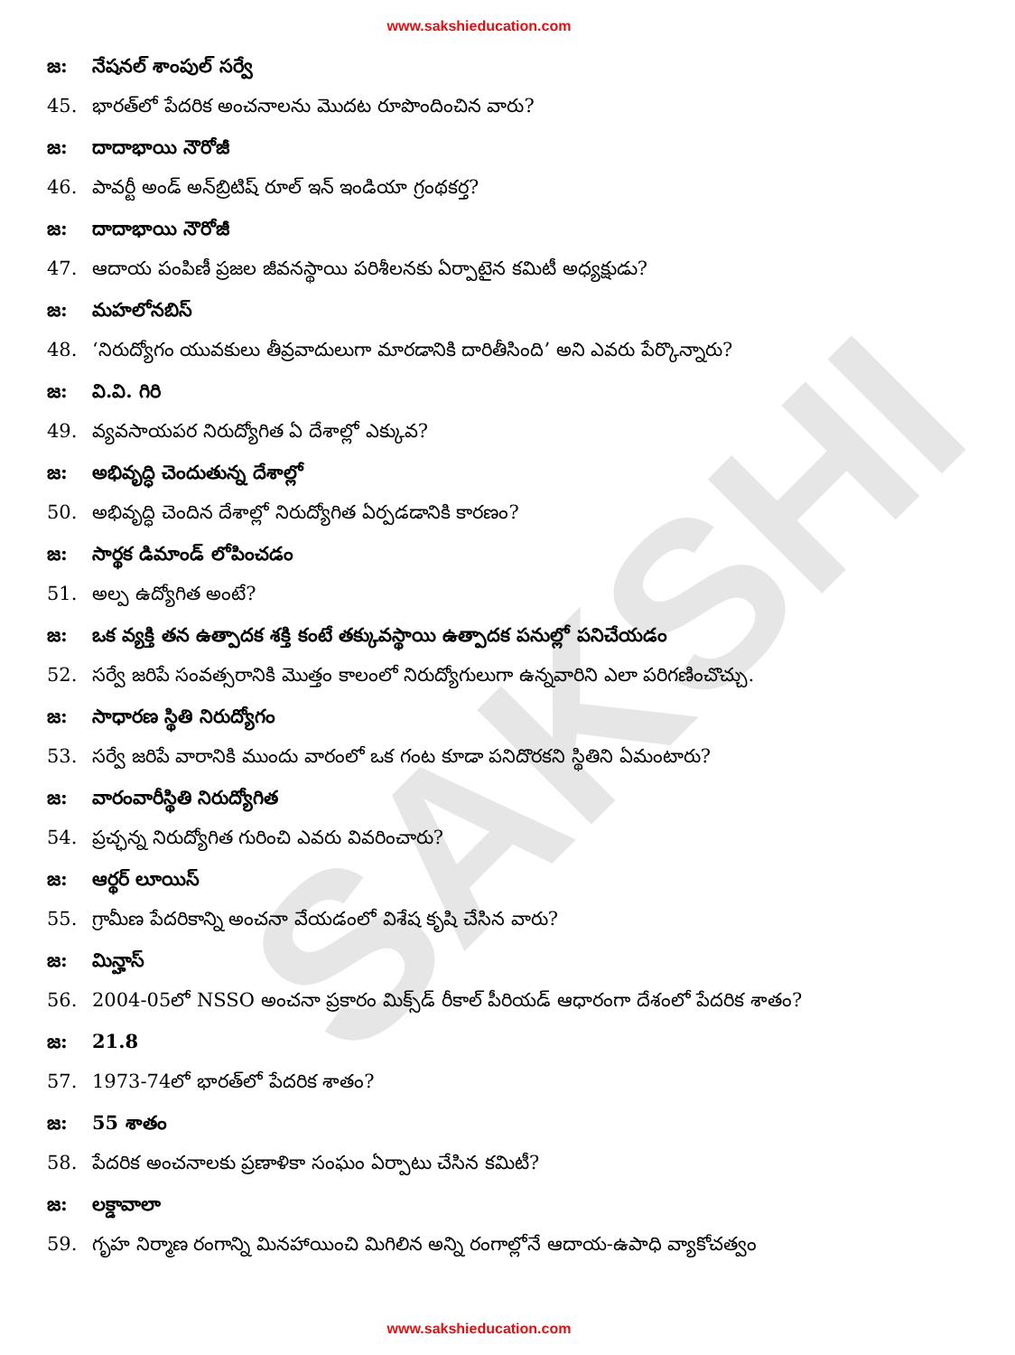www.sakshieducation.com
SAKSHI
జ: నేషనల్ శాంపుల్ సర్వే
45. భారత్‌లో పేదరిక అంచనాలను మొదట రూపొందించిన వారు?
జ: దాదాభాయి నౌరోజీ
46. పావర్టీ అండ్ అన్‌బ్రిటిష్ రూల్ ఇన్ ఇండియా గ్రంథకర్త?
జ: దాదాభాయి నౌరోజీ
47. ఆదాయ పంపిణీ ప్రజల జీవనస్థాయి పరిశీలనకు ఏర్పాటైన కమిటీ అధ్యక్షుడు?
జ: మహలోనబిస్
48. ‘నిరుద్యోగం యువకులు తీవ్రవాదులుగా మారడానికి దారితీసింది’ అని ఎవరు పేర్కొన్నారు?
జ: వి.వి. గిరి
49. వ్యవసాయపర నిరుద్యోగిత ఏ దేశాల్లో ఎక్కువ?
జ: అభివృద్ధి చెందుతున్న దేశాల్లో
50. అభివృద్ధి చెందిన దేశాల్లో నిరుద్యోగిత ఏర్పడడానికి కారణం?
జ: సార్థక డిమాండ్ లోపించడం
51. అల్ప ఉద్యోగిత అంటే?
జ: ఒక వ్యక్తి తన ఉత్పాదక శక్తి కంటే తక్కువస్థాయి ఉత్పాదక పనుల్లో పనిచేయడం
52. సర్వే జరిపే సంవత్సరానికి మొత్తం కాలంలో నిరుద్యోగులుగా ఉన్నవారిని ఎలా పరిగణించొచ్చు.
జ: సాధారణ స్థితి నిరుద్యోగం
53. సర్వే జరిపే వారానికి ముందు వారంలో ఒక గంట కూడా పనిదొరకని స్థితిని ఏమంటారు?
జ: వారంవారీస్థితి నిరుద్యోగిత
54. ప్రచ్ఛన్న నిరుద్యోగిత గురించి ఎవరు వివరించారు?
జ: ఆర్థర్ లూయిస్
55. గ్రామీణ పేదరికాన్ని అంచనా వేయడంలో విశేష కృషి చేసిన వారు?
జ: మిన్హాస్
56. 2004-05లో NSSO అంచనా ప్రకారం మిక్స్‌డ్ రీకాల్ పీరియడ్ ఆధారంగా దేశంలో పేదరిక శాతం?
జ: 21.8
57. 1973-74లో భారత్‌లో పేదరిక శాతం?
జ: 55 శాతం
58. పేదరిక అంచనాలకు ప్రణాళికా సంఘం ఏర్పాటు చేసిన కమిటీ?
జ: లక్డావాలా
59. గృహ నిర్మాణ రంగాన్ని మినహాయించి మిగిలిన అన్ని రంగాల్లోనే ఆదాయ-ఉపాధి వ్యాకోచత్వం
www.sakshieducation.com